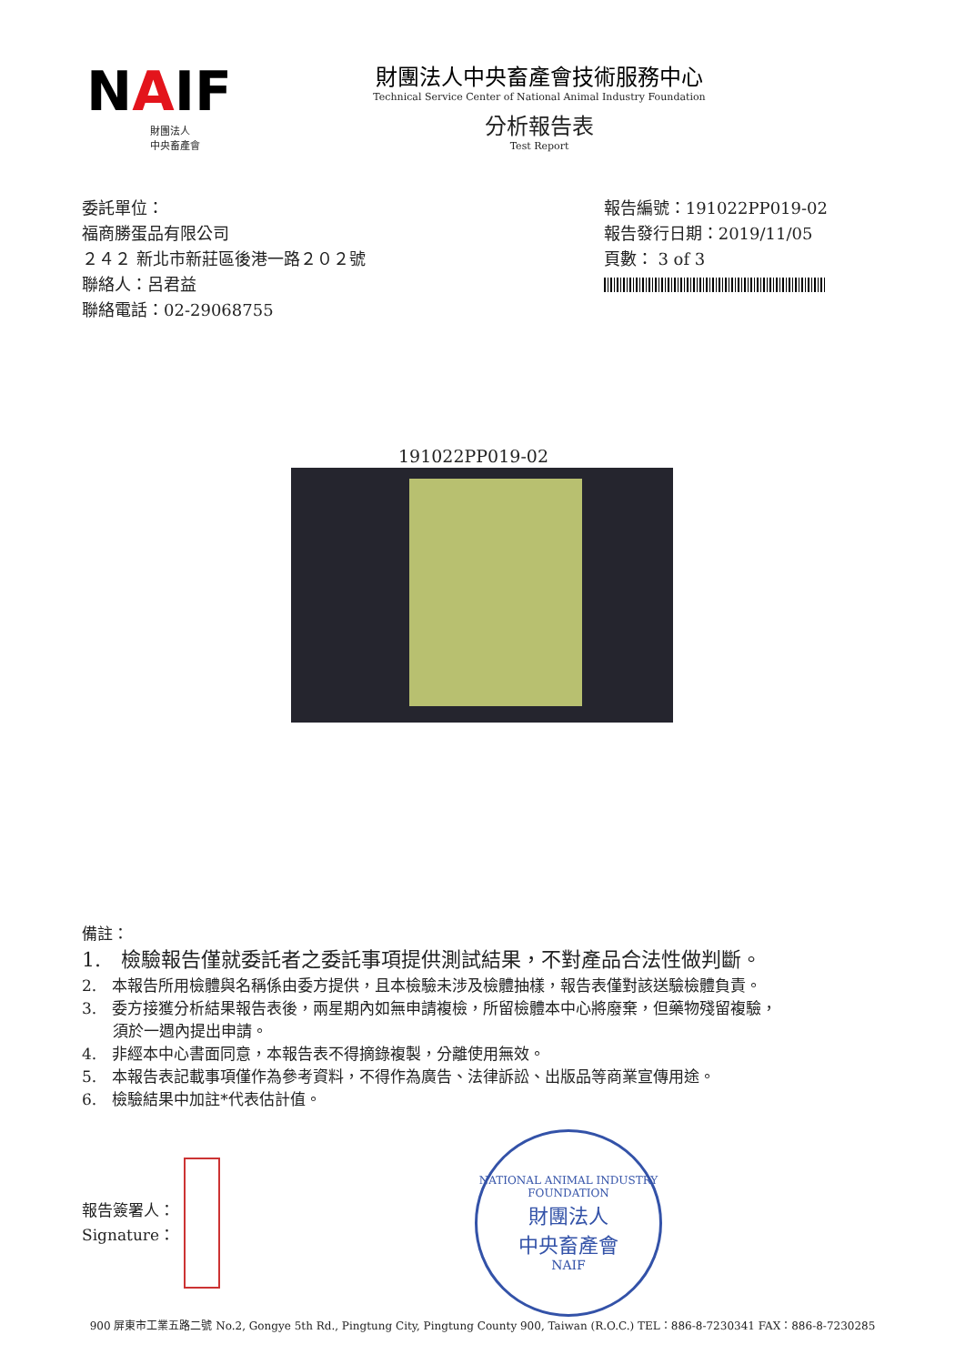NAIF
財團法人
中央畜產會
財團法人中央畜產會技術服務中心
Technical Service Center of National Animal Industry Foundation
分析報告表
Test Report
委託單位：
福商勝蛋品有限公司
２４２ 新北市新莊區後港一路２０２號
聯絡人：呂君益
聯絡電話：02-29068755
報告編號：191022PP019-02
報告發行日期：2019/11/05
頁數： 3 of 3
191022PP019-02
備註：
1.　檢驗報告僅就委託者之委託事項提供測試結果，不對產品合法性做判斷。
2.　本報告所用檢體與名稱係由委方提供，且本檢驗未涉及檢體抽樣，報告表僅對該送驗檢體負責。
3.　委方接獲分析結果報告表後，兩星期內如無申請複檢，所留檢體本中心將廢棄，但藥物殘留複驗，
　　須於一週內提出申請。
4.　非經本中心書面同意，本報告表不得摘錄複製，分離使用無效。
5.　本報告表記載事項僅作為參考資料，不得作為廣告、法律訴訟、出版品等商業宣傳用途。
6.　檢驗結果中加註*代表估計值。
報告簽署人：
Signature：
NATIONAL ANIMAL INDUSTRY FOUNDATION
財團法人
中央畜產會
NAIF
900 屏東市工業五路二號 No.2, Gongye 5th Rd., Pingtung City, Pingtung County 900, Taiwan (R.O.C.) TEL：886-8-7230341 FAX：886-8-7230285